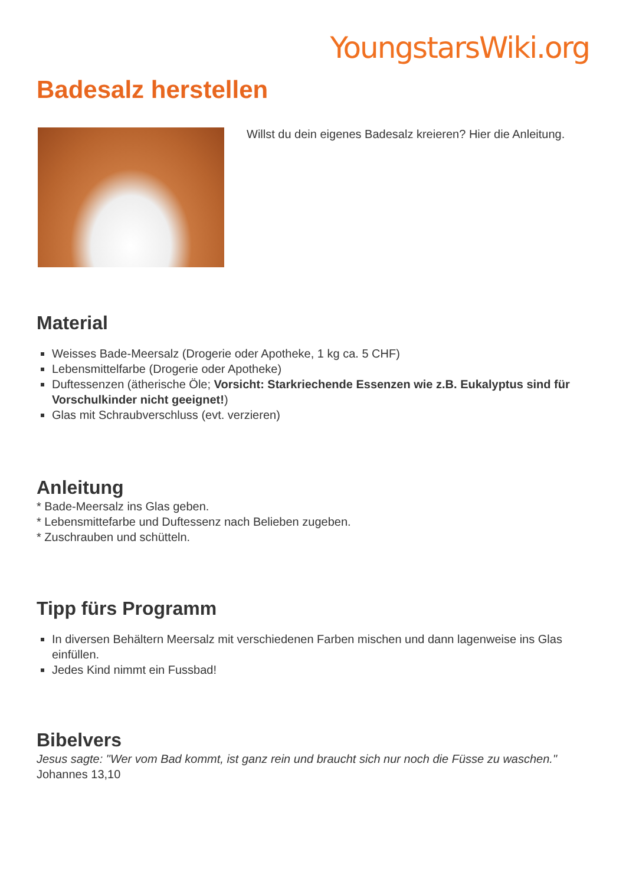YoungstarsWiki.org
Badesalz herstellen
Willst du dein eigenes Badesalz kreieren? Hier die Anleitung.
Material
Weisses Bade-Meersalz (Drogerie oder Apotheke, 1 kg ca. 5 CHF)
Lebensmittelfarbe (Drogerie oder Apotheke)
Duftessenzen (ätherische Öle; Vorsicht: Starkriechende Essenzen wie z.B. Eukalyptus sind für Vorschulkinder nicht geeignet!)
Glas mit Schraubverschluss (evt. verzieren)
Anleitung
* Bade-Meersalz ins Glas geben.
* Lebensmittefarbe und Duftessenz nach Belieben zugeben.
* Zuschrauben und schütteln.
Tipp fürs Programm
In diversen Behältern Meersalz mit verschiedenen Farben mischen und dann lagenweise ins Glas einfüllen.
Jedes Kind nimmt ein Fussbad!
Bibelvers
Jesus sagte: "Wer vom Bad kommt, ist ganz rein und braucht sich nur noch die Füsse zu waschen." Johannes 13,10